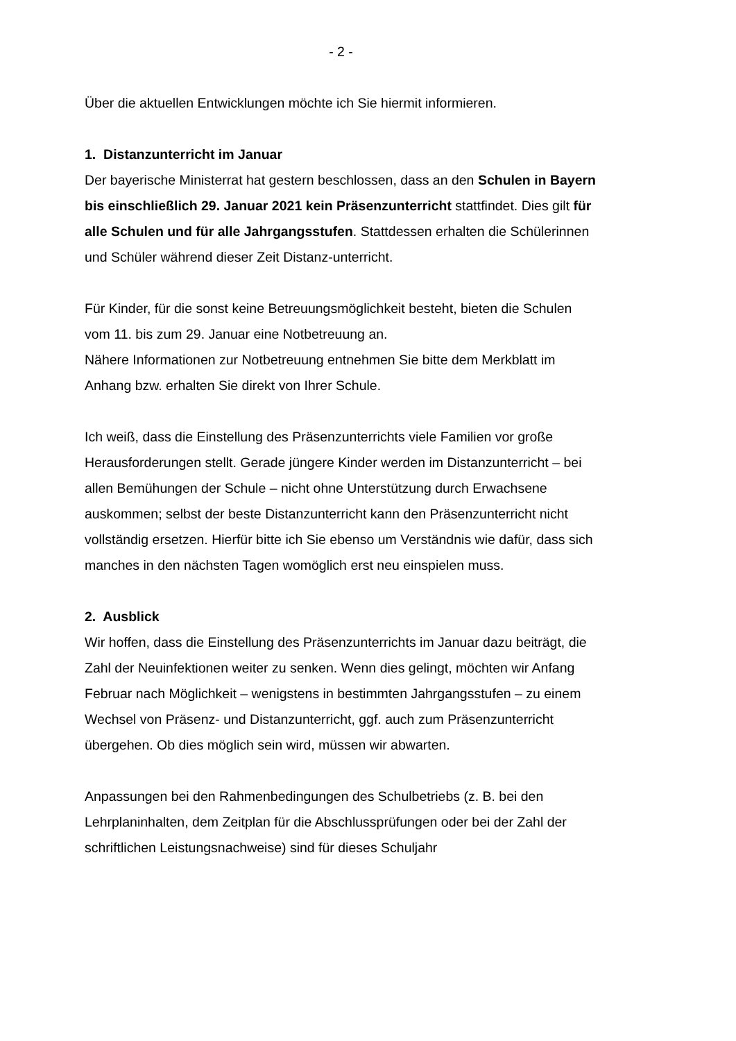- 2 -
Über die aktuellen Entwicklungen möchte ich Sie hiermit informieren.
1. Distanzunterricht im Januar
Der bayerische Ministerrat hat gestern beschlossen, dass an den Schulen in Bayern bis einschließlich 29. Januar 2021 kein Präsenzunterricht stattfindet. Dies gilt für alle Schulen und für alle Jahrgangsstufen. Stattdessen erhalten die Schülerinnen und Schüler während dieser Zeit Distanz-unterricht.
Für Kinder, für die sonst keine Betreuungsmöglichkeit besteht, bieten die Schulen vom 11. bis zum 29. Januar eine Notbetreuung an.
Nähere Informationen zur Notbetreuung entnehmen Sie bitte dem Merkblatt im Anhang bzw. erhalten Sie direkt von Ihrer Schule.
Ich weiß, dass die Einstellung des Präsenzunterrichts viele Familien vor große Herausforderungen stellt. Gerade jüngere Kinder werden im Distanzunterricht – bei allen Bemühungen der Schule – nicht ohne Unterstützung durch Erwachsene auskommen; selbst der beste Distanzunterricht kann den Präsenzunterricht nicht vollständig ersetzen. Hierfür bitte ich Sie ebenso um Verständnis wie dafür, dass sich manches in den nächsten Tagen womöglich erst neu einspielen muss.
2. Ausblick
Wir hoffen, dass die Einstellung des Präsenzunterrichts im Januar dazu beiträgt, die Zahl der Neuinfektionen weiter zu senken. Wenn dies gelingt, möchten wir Anfang Februar nach Möglichkeit – wenigstens in bestimmten Jahrgangsstufen – zu einem Wechsel von Präsenz- und Distanzunterricht, ggf. auch zum Präsenzunterricht übergehen. Ob dies möglich sein wird, müssen wir abwarten.
Anpassungen bei den Rahmenbedingungen des Schulbetriebs (z. B. bei den Lehrplaninhalten, dem Zeitplan für die Abschlussprüfungen oder bei der Zahl der schriftlichen Leistungsnachweise) sind für dieses Schuljahr